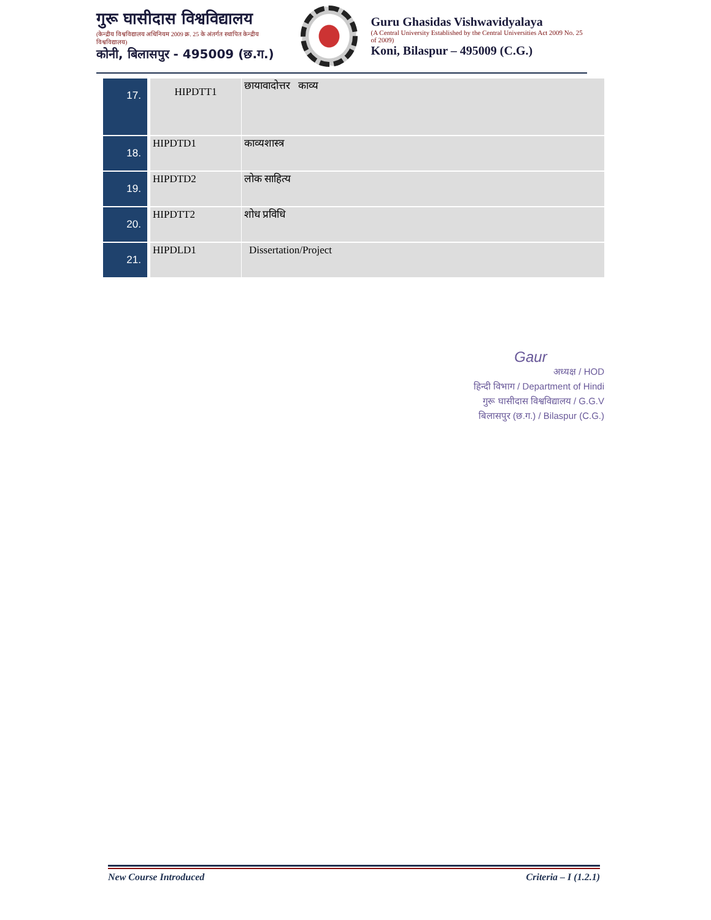गुरू घासीदास विश्वविद्यालय
(केन्द्रीय विश्वविद्यालय अधिनियम 2009 क्र. 25 के अंतर्गत स्थापित केन्द्रीय विश्वविद्यालय)
कोनी, बिलासपुर - 495009 (छ.ग.)
Guru Ghasidas Vishwavidyalaya
(A Central University Established by the Central Universities Act 2009 No. 25 of 2009)
Koni, Bilaspur – 495009 (C.G.)
| 17. | HIPDTT1 | छायावादोत्तर काव्य |
| 18. | HIPDTD1 | काव्यशास्त्र |
| 19. | HIPDTD2 | लोक साहित्य |
| 20. | HIPDTT2 | शोध प्रविधि |
| 21. | HIPDLD1 | Dissertation/Project |
Gaur
अध्यक्ष / HOD
हिन्दी विभाग / Department of Hindi
गुरू घासीदास विश्वविद्यालय / G.G.V
बिलासपुर (छ.ग.) / Bilaspur (C.G.)
New Course Introduced Criteria – I (1.2.1)